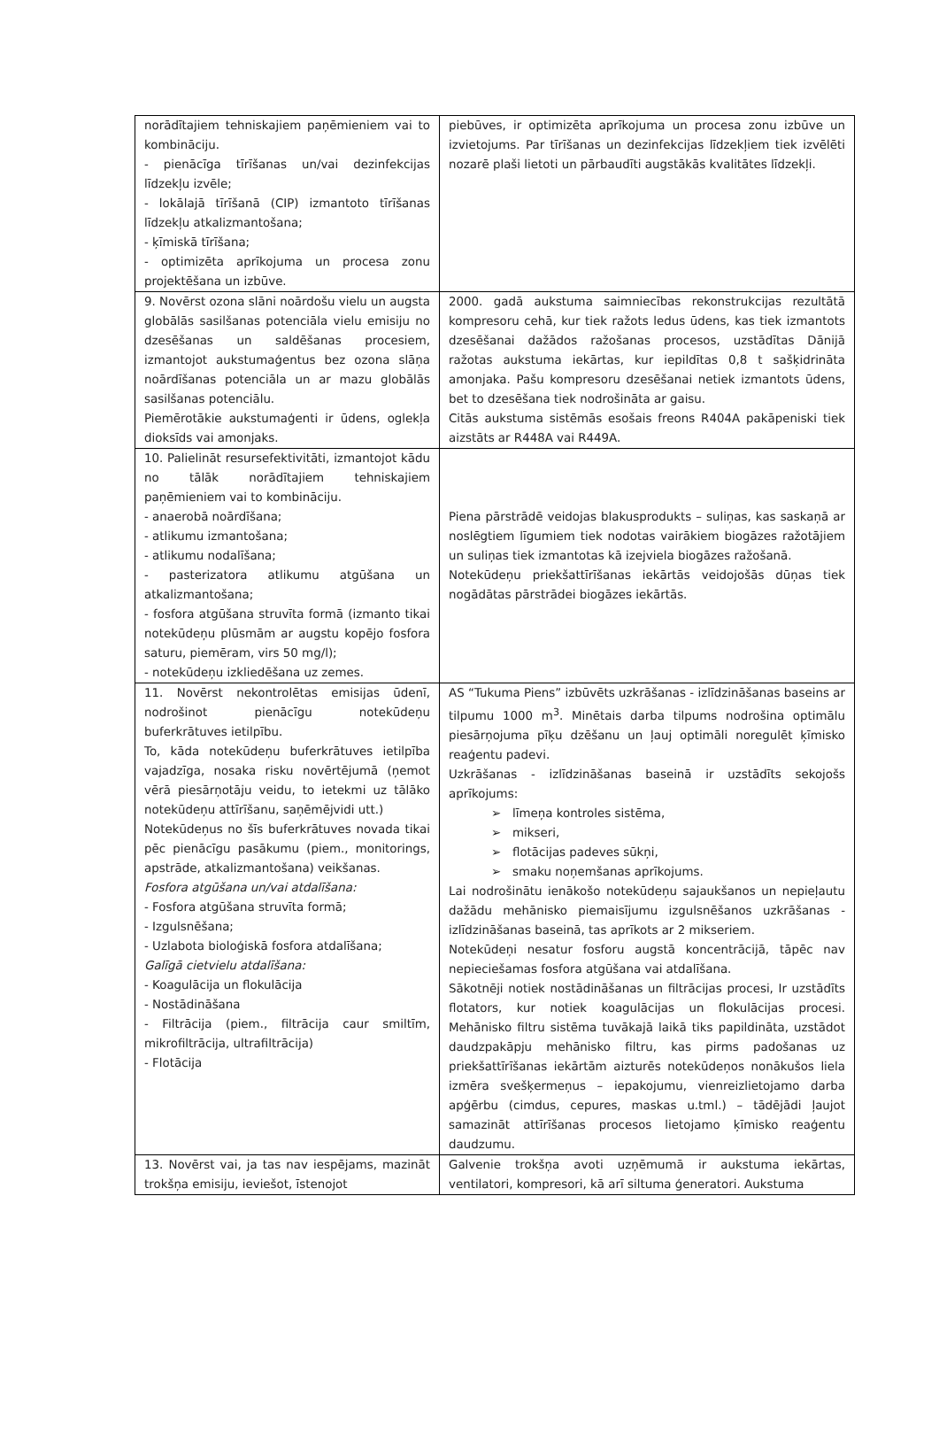| norādītajiem tehniskajiem paņēmieniem vai to kombināciju. - pienācīga tīrīšanas un/vai dezinfekcijas līdzekļu izvēle; - lokālajā tīrīšanā (CIP) izmantoto tīrīšanas līdzekļu atkalizmantošana; - ķīmiskā tīrīšana; - optimizēta aprīkojuma un procesa zonu projektēšana un izbūve. | piebūves, ir optimizēta aprīkojuma un procesa zonu izbūve un izvietojums. Par tīrīšanas un dezinfekcijas līdzekļiem tiek izvēlēti nozarē plaši lietoti un pārbaudīti augstākās kvalitātes līdzekļi. |
| 9. Novērst ozona slāni noārdošu vielu un augsta globālās sasilšanas potenciāla vielu emisiju no dzesēšanas un saldēšanas procesiem, izmantojot aukstumaģentus bez ozona slāņa noārdīšanas potenciāla un ar mazu globālās sasilšanas potenciālu. Piemērotākie aukstumaģenti ir ūdens, oglekļa dioksīds vai amonjaks. | 2000. gadā aukstuma saimniecības rekonstrukcijas rezultātā kompresoru cehā, kur tiek ražots ledus ūdens, kas tiek izmantots dzesēšanai dažādos ražošanas procesos, uzstādītas Dānijā ražotas aukstuma iekārtas, kur iepildītas 0,8 t sašķidrināta amonjaka. Pašu kompresoru dzesēšanai netiek izmantots ūdens, bet to dzesēšana tiek nodrošināta ar gaisu. Citās aukstuma sistēmās esošais freons R404A pakāpeniski tiek aizstāts ar R448A vai R449A. |
| 10. Palielināt resursefektivitāti, izmantojot kādu no tālāk norādītajiem tehniskajiem paņēmieniem vai to kombināciju. - anaerobā noārdīšana; - atlikumu izmantošana; - atlikumu nodalīšana; - pasterizatora atlikumu atgūšana un atkalizmantošana; - fosfora atgūšana struvīta formā (izmanto tikai notekūdeņu plūsmām ar augstu kopējo fosfora saturu, piemēram, virs 50 mg/l); - notekūdeņu izkliedēšana uz zemes. | Piena pārstrādē veidojas blakusprodukts – suliņas, kas saskaņā ar noslēgtiem līgumiem tiek nodotas vairākiem biogāzes ražotājiem un suliņas tiek izmantotas kā izejviela biogāzes ražošanā. Notekūdeņu priekšattīrīšanas iekārtās veidojošās dūņas tiek nogādātas pārstrādei biogāzes iekārtās. |
| 11. Novērst nekontrolētas emisijas ūdenī, nodrošinot pienācīgu notekūdeņu buferkrātuves ietilpību. To, kāda notekūdeņu buferkrātuves ietilpība vajadzīga, nosaka risku novērtējumā (ņemot vērā piesārņotāju veidu, to ietekmi uz tālāko notekūdeņu attīrīšanu, saņēmējvidi utt.) Notekūdeņus no šīs buferkrātuves novada tikai pēc pienācīgu pasākumu (piem., monitorings, apstrāde, atkalizmantošana) veikšanas. Fosfora atgūšana un/vai atdalīšana: - Fosfora atgūšana struvīta formā; - Izgulsnēšana; - Uzlabota bioloģiskā fosfora atdalīšana; Galīgā cietvielu atdalīšana: - Koagulācija un flokulācija - Nostādināšana - Filtrācija (piem., filtrācija caur smiltīm, mikrofiltrācija, ultrafiltrācija) - Flotācija | AS “Tukuma Piens” izbūvēts uzkrāšanas - izlīdzināšanas baseins ar tilpumu 1000 m<sup>3</sup>. Minētais darba tilpums nodrošina optimālu piesārņojuma pīķu dzēšanu un ļauj optimāli noregulēt ķīmisko reaģentu padevi. Uzkrāšanas - izlīdzināšanas baseinā ir uzstādīts sekojošs aprīkojums: ➢ līmeņa kontroles sistēma, ➢ mikseri, ➢ flotācijas padeves sūkņi, ➢ smaku noņemšanas aprīkojums. Lai nodrošinātu ienākošo notekūdeņu sajaukšanos un nepieļautu dažādu mehānisko piemaisījumu izgulsnēšanos uzkrāšanas - izlīdzināšanas baseinā, tas aprīkots ar 2 mikseriem. Notekūdeņi nesatur fosforu augstā koncentrācijā, tāpēc nav nepieciešamas fosfora atgūšana vai atdalīšana. Sākotnēji notiek nostādināšanas un filtrācijas procesi, Ir uzstādīts flotators, kur notiek koagulācijas un flokulācijas procesi. Mehānisko filtru sistēma tuvākajā laikā tiks papildināta, uzstādot daudzpakāpju mehānisko filtru, kas pirms padošanas uz priekšattīrīšanas iekārtām aizturēs notekūdeņos nonākušos liela izmēra svešķermeņus – iepakojumu, vienreizlietojamo darba apģērbu (cimdus, cepures, maskas u.tml.) – tādējādi ļaujot samazināt attīrīšanas procesos lietojamo ķīmisko reaģentu daudzumu. |
| 13. Novērst vai, ja tas nav iespējams, mazināt trokšņa emisiju, ieviešot, īstenojot | Galvenie trokšņa avoti uzņēmumā ir aukstuma iekārtas, ventilatori, kompresori, kā arī siltuma ģeneratori. Aukstuma |